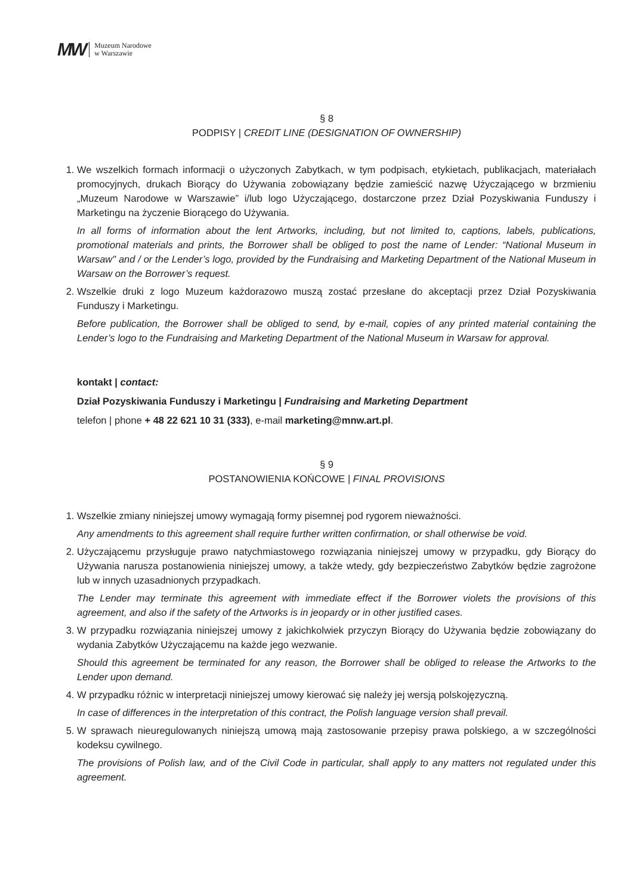MW Muzeum Narodowe
w Warszawie
§ 8
PODPISY | CREDIT LINE (DESIGNATION OF OWNERSHIP)
1. We wszelkich formach informacji o użyczonych Zabytkach, w tym podpisach, etykietach, publikacjach, materiałach promocyjnych, drukach Biorący do Używania zobowiązany będzie zamieścić nazwę Użyczającego w brzmieniu „Muzeum Narodowe w Warszawie” i/lub logo Użyczającego, dostarczone przez Dział Pozyskiwania Funduszy i Marketingu na życzenie Biorącego do Używania.
In all forms of information about the lent Artworks, including, but not limited to, captions, labels, publications, promotional materials and prints, the Borrower shall be obliged to post the name of Lender: “National Museum in Warsaw" and / or the Lender’s logo, provided by the Fundraising and Marketing Department of the National Museum in Warsaw on the Borrower’s request.
2. Wszelkie druki z logo Muzeum każdorazowo muszą zostać przesłane do akceptacji przez Dział Pozyskiwania Funduszy i Marketingu.
Before publication, the Borrower shall be obliged to send, by e-mail, copies of any printed material containing the Lender’s logo to the Fundraising and Marketing Department of the National Museum in Warsaw for approval.
kontakt | contact:
Dział Pozyskiwania Funduszy i Marketingu | Fundraising and Marketing Department
telefon | phone + 48 22 621 10 31 (333), e-mail marketing@mnw.art.pl.
§ 9
POSTANOWIENIA KOŃCOWE | FINAL PROVISIONS
1. Wszelkie zmiany niniejszej umowy wymagają formy pisemnej pod rygorem nieważności.
Any amendments to this agreement shall require further written confirmation, or shall otherwise be void.
2. Użyczającemu przysługuje prawo natychmiastowego rozwiązania niniejszej umowy w przypadku, gdy Biorący do Używania narusza postanowienia niniejszej umowy, a także wtedy, gdy bezpieczeństwo Zabytków będzie zagrożone lub w innych uzasadnionych przypadkach.
The Lender may terminate this agreement with immediate effect if the Borrower violets the provisions of this agreement, and also if the safety of the Artworks is in jeopardy or in other justified cases.
3. W przypadku rozwiązania niniejszej umowy z jakichkolwiek przyczyn Biorący do Używania będzie zobowiązany do wydania Zabytków Użyczającemu na każde jego wezwanie.
Should this agreement be terminated for any reason, the Borrower shall be obliged to release the Artworks to the Lender upon demand.
4. W przypadku różnic w interpretacji niniejszej umowy kierować się należy jej wersją polskojęzyczną.
In case of differences in the interpretation of this contract, the Polish language version shall prevail.
5. W sprawach nieuregulowanych niniejszą umową mają zastosowanie przepisy prawa polskiego, a w szczególności kodeksu cywilnego.
The provisions of Polish law, and of the Civil Code in particular, shall apply to any matters not regulated under this agreement.